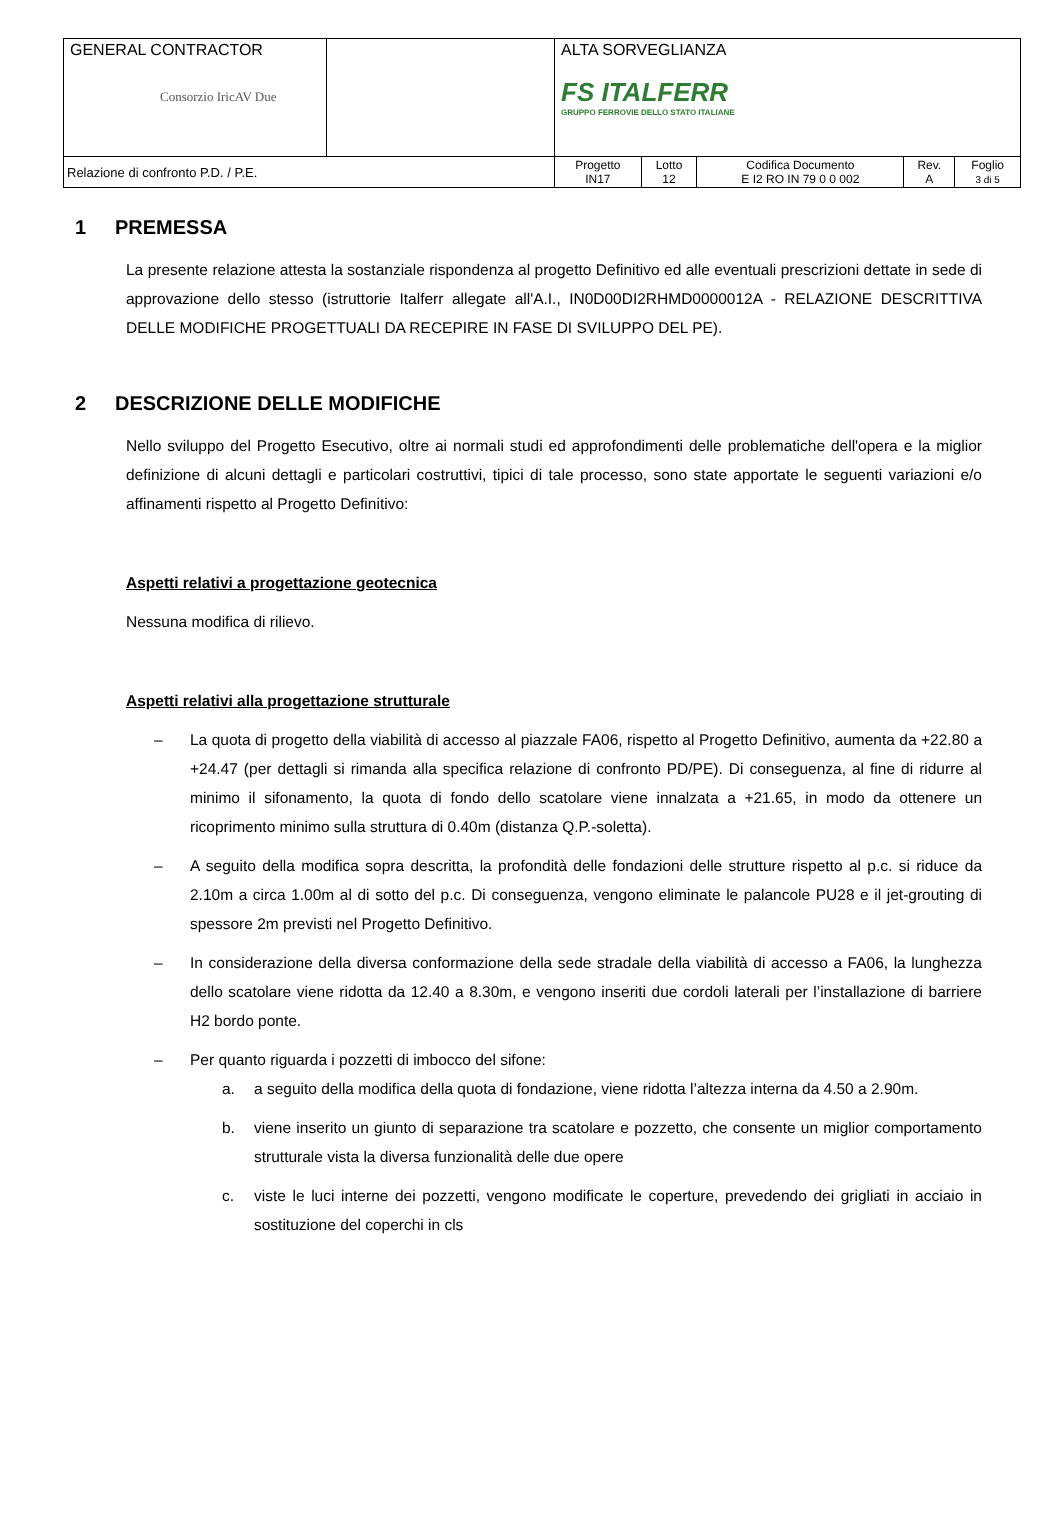| GENERAL CONTRACTOR Consorzio IricAV Due | | ALTA SORVEGLIANZA FS ITALFERR GRUPPO FERROVIE DELLO STATO ITALIANE | | | | |
| Relazione di confronto P.D. / P.E. | | Progetto IN17 | Lotto 12 | Codifica Documento E I2 RO IN 79 0 0 002 | Rev. A | Foglio 3 di 5 |
1 PREMESSA
La presente relazione attesta la sostanziale rispondenza al progetto Definitivo ed alle eventuali prescrizioni dettate in sede di approvazione dello stesso (istruttorie Italferr allegate all'A.I., IN0D00DI2RHMD0000012A - RELAZIONE DESCRITTIVA DELLE MODIFICHE PROGETTUALI DA RECEPIRE IN FASE DI SVILUPPO DEL PE).
2 DESCRIZIONE DELLE MODIFICHE
Nello sviluppo del Progetto Esecutivo, oltre ai normali studi ed approfondimenti delle problematiche dell'opera e la miglior definizione di alcuni dettagli e particolari costruttivi, tipici di tale processo, sono state apportate le seguenti variazioni e/o affinamenti rispetto al Progetto Definitivo:
Aspetti relativi a progettazione geotecnica
Nessuna modifica di rilievo.
Aspetti relativi alla progettazione strutturale
– La quota di progetto della viabilità di accesso al piazzale FA06, rispetto al Progetto Definitivo, aumenta da +22.80 a +24.47 (per dettagli si rimanda alla specifica relazione di confronto PD/PE). Di conseguenza, al fine di ridurre al minimo il sifonamento, la quota di fondo dello scatolare viene innalzata a +21.65, in modo da ottenere un ricoprimento minimo sulla struttura di 0.40m (distanza Q.P.-soletta).
– A seguito della modifica sopra descritta, la profondità delle fondazioni delle strutture rispetto al p.c. si riduce da 2.10m a circa 1.00m al di sotto del p.c. Di conseguenza, vengono eliminate le palancole PU28 e il jet-grouting di spessore 2m previsti nel Progetto Definitivo.
– In considerazione della diversa conformazione della sede stradale della viabilità di accesso a FA06, la lunghezza dello scatolare viene ridotta da 12.40 a 8.30m, e vengono inseriti due cordoli laterali per l’installazione di barriere H2 bordo ponte.
– Per quanto riguarda i pozzetti di imbocco del sifone:
a. a seguito della modifica della quota di fondazione, viene ridotta l’altezza interna da 4.50 a 2.90m.
b. viene inserito un giunto di separazione tra scatolare e pozzetto, che consente un miglior comportamento strutturale vista la diversa funzionalità delle due opere
c. viste le luci interne dei pozzetti, vengono modificate le coperture, prevedendo dei grigliati in acciaio in sostituzione del coperchi in cls